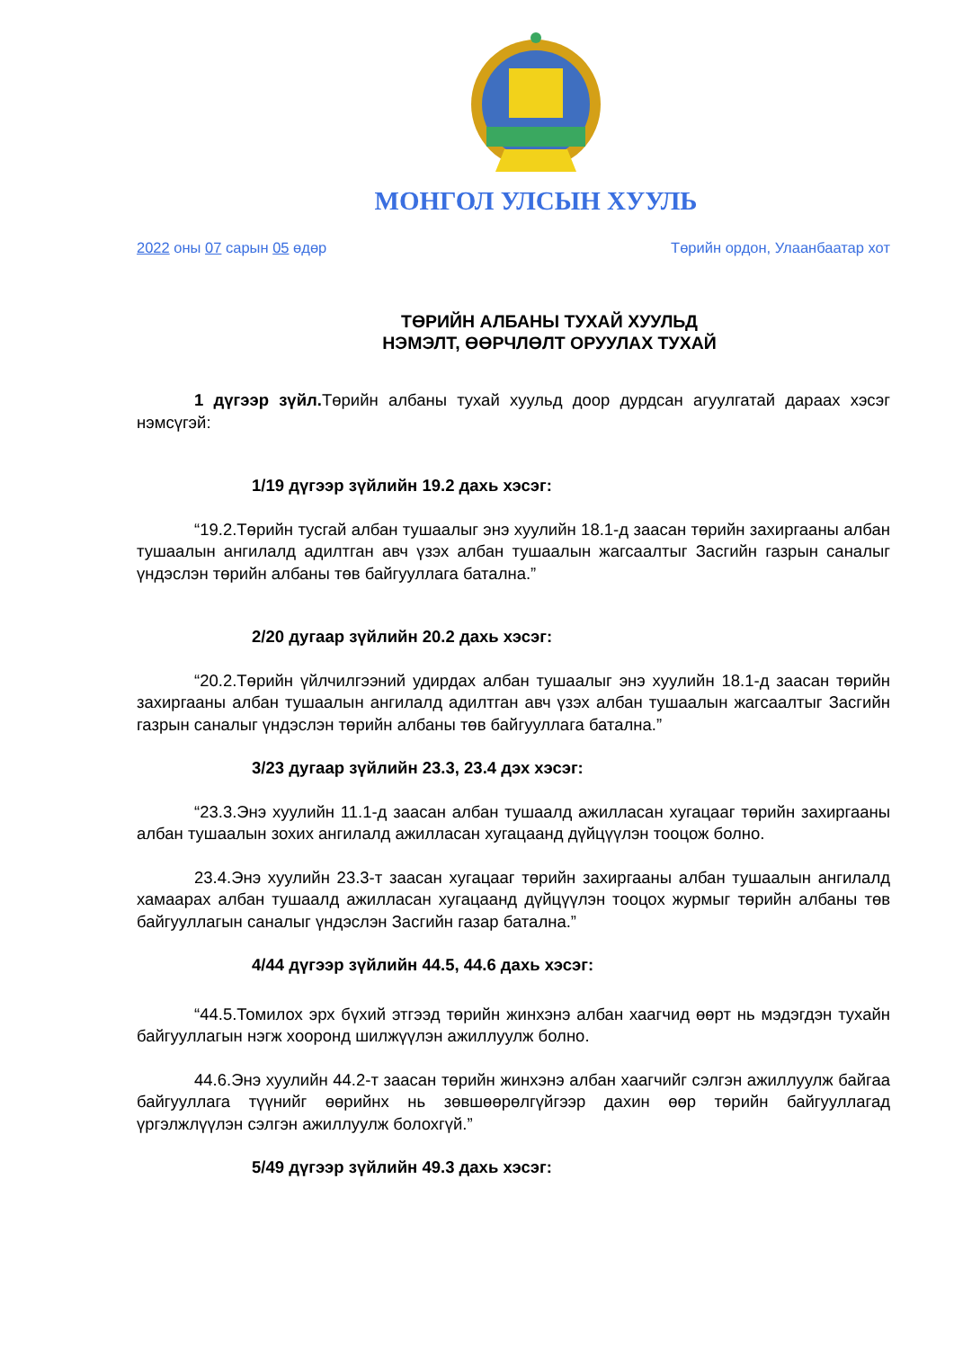МОНГОЛ УЛСЫН ХУУЛЬ
2022 оны 07 сарын 05 өдөр Төрийн ордон, Улаанбаатар хот
ТӨРИЙН АЛБАНЫ ТУХАЙ ХУУЛЬД
НЭМЭЛТ, ӨӨРЧЛӨЛТ ОРУУЛАХ ТУХАЙ
1 дүгээр зүйл. Төрийн албаны тухай хуульд доор дурдсан агуулгатай дараах хэсэг нэмсүгэй:
1/19 дүгээр зүйлийн 19.2 дахь хэсэг:
“19.2.Төрийн тусгай албан тушаалыг энэ хуулийн 18.1-д заасан төрийн захиргааны албан тушаалын ангилалд адилтган авч үзэх албан тушаалын жагсаалтыг Засгийн газрын саналыг үндэслэн төрийн албаны төв байгууллага батална.”
2/20 дугаар зүйлийн 20.2 дахь хэсэг:
“20.2.Төрийн үйлчилгээний удирдах албан тушаалыг энэ хуулийн 18.1-д заасан төрийн захиргааны албан тушаалын ангилалд адилтган авч үзэх албан тушаалын жагсаалтыг Засгийн газрын саналыг үндэслэн төрийн албаны төв байгууллага батална.”
3/23 дугаар зүйлийн 23.3, 23.4 дэх хэсэг:
“23.3.Энэ хуулийн 11.1-д заасан албан тушаалд ажилласан хугацааг төрийн захиргааны албан тушаалын зохих ангилалд ажилласан хугацаанд дүйцүүлэн тооцож болно.
23.4.Энэ хуулийн 23.3-т заасан хугацааг төрийн захиргааны албан тушаалын ангилалд хамаарах албан тушаалд ажилласан хугацаанд дүйцүүлэн тооцох журмыг төрийн албаны төв байгууллагын саналыг үндэслэн Засгийн газар батална.”
4/44 дүгээр зүйлийн 44.5, 44.6 дахь хэсэг:
“44.5.Томилох эрх бүхий этгээд төрийн жинхэнэ албан хаагчид өөрт нь мэдэгдэн тухайн байгууллагын нэгж хооронд шилжүүлэн ажиллуулж болно.
44.6.Энэ хуулийн 44.2-т заасан төрийн жинхэнэ албан хаагчийг сэлгэн ажиллуулж байгаа байгууллага түүнийг өөрийнх нь зөвшөөрөлгүйгээр дахин өөр төрийн байгууллагад үргэлжлүүлэн сэлгэн ажиллуулж болохгүй.”
5/49 дүгээр зүйлийн 49.3 дахь хэсэг: